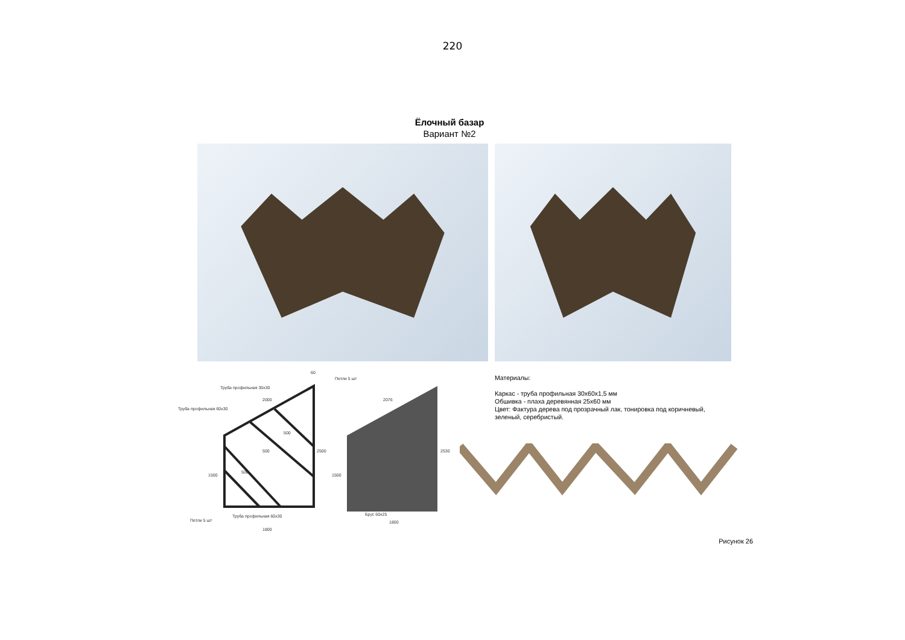220
Ёлочный базар
Вариант №2
Труба профильная 30х30
Труба профильная 60х30
Петли 5 шт
Петли 5 шт
Труба профильная 60х30
Брус 60х25
1800
1800
60
2000
2076
500
500
500
2500
2530
1500
1500
Материалы:
Каркас - труба профильная 30х60х1,5 мм
Обшивка - плаха деревянная 25х60 мм
Цвет: Фактура дерева под прозрачный лак, тонировка под коричневый,
зеленый, серебристый.
Рисунок 26